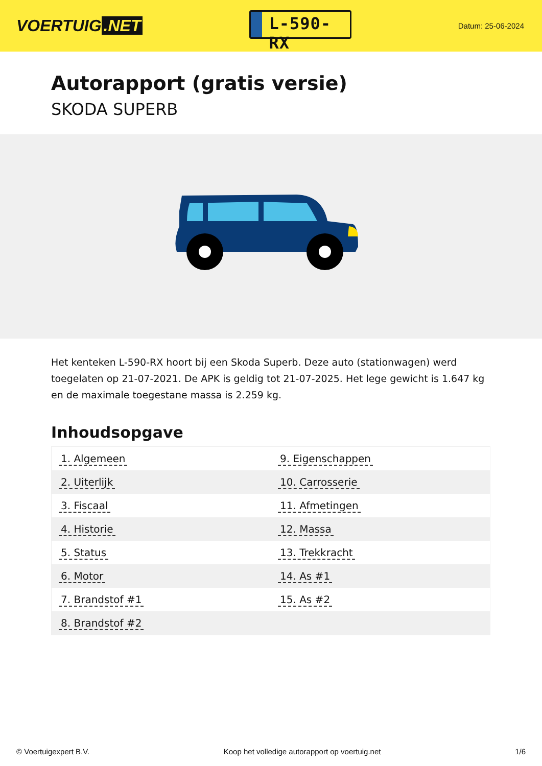VOERTUIG.NET
L-590-RX
Datum: 25-06-2024
Autorapport (gratis versie)
SKODA SUPERB
Het kenteken L-590-RX hoort bij een Skoda Superb. Deze auto (stationwagen) werd toegelaten op 21-07-2021. De APK is geldig tot 21-07-2025. Het lege gewicht is 1.647 kg en de maximale toegestane massa is 2.259 kg.
Inhoudsopgave
| 1. Algemeen | 9. Eigenschappen |
| 2. Uiterlijk | 10. Carrosserie |
| 3. Fiscaal | 11. Afmetingen |
| 4. Historie | 12. Massa |
| 5. Status | 13. Trekkracht |
| 6. Motor | 14. As #1 |
| 7. Brandstof #1 | 15. As #2 |
| 8. Brandstof #2 | |
© Voertuigexpert B.V. Koop het volledige autorapport op voertuig.net 1/6